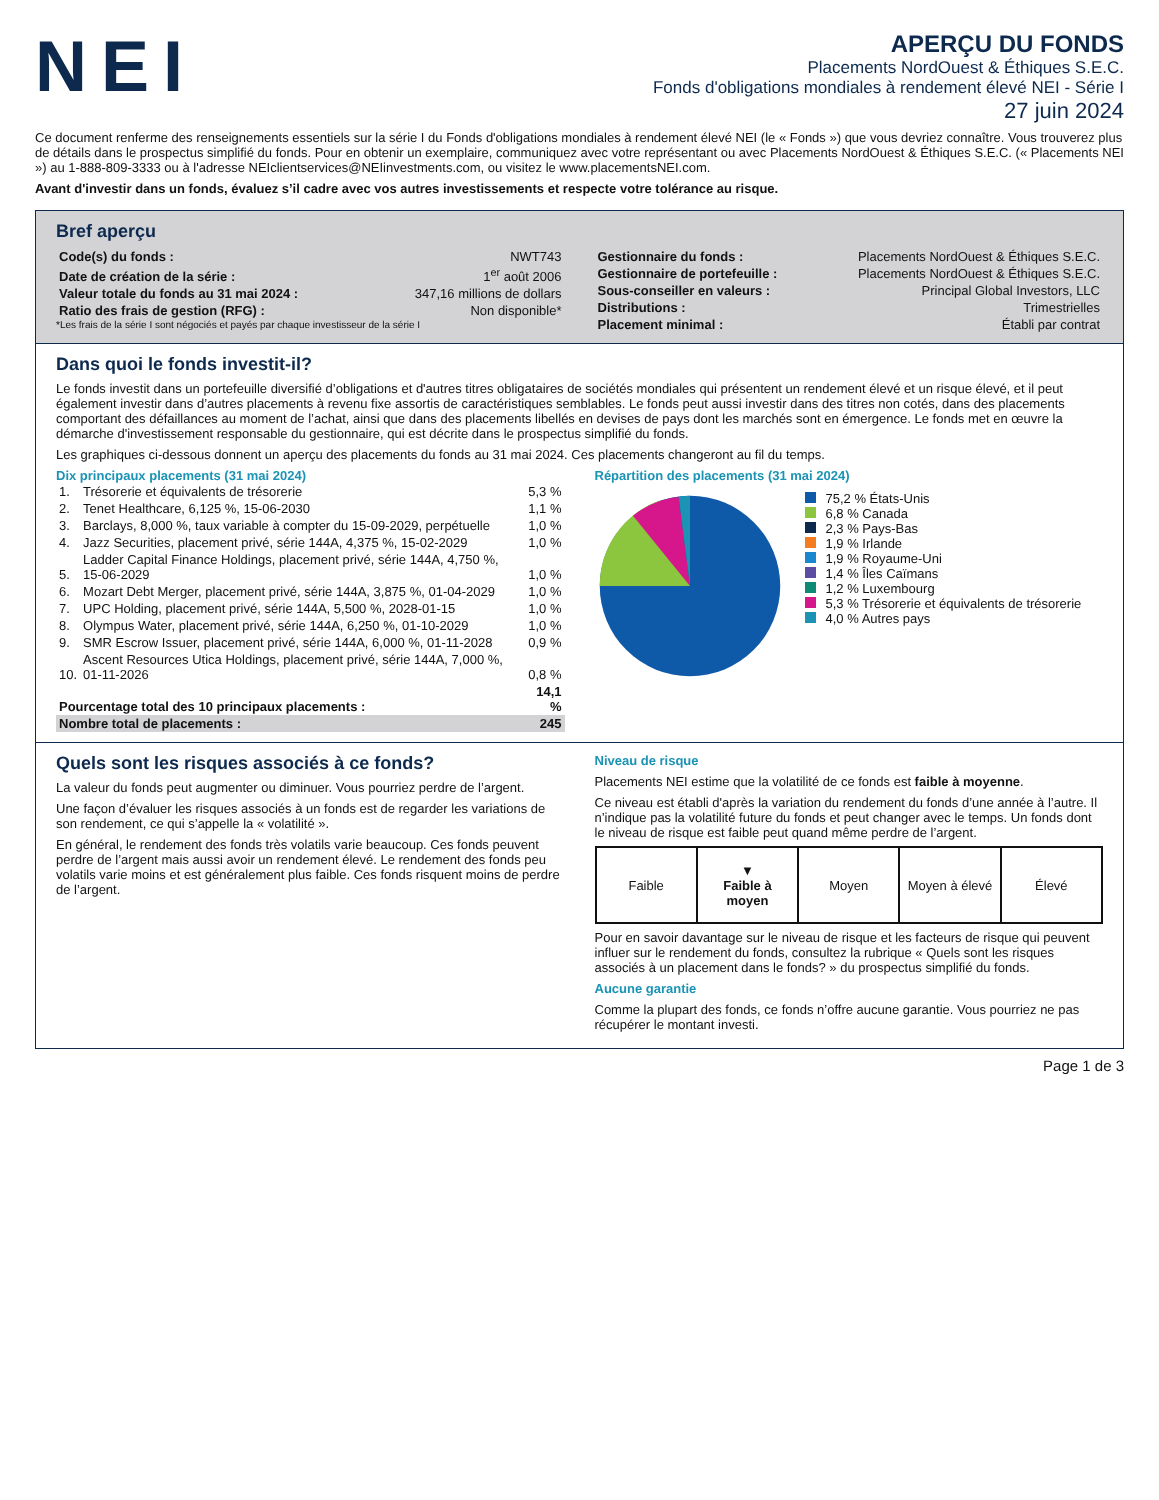NEI
APERÇU DU FONDS
Placements NordOuest & Éthiques S.E.C.
Fonds d'obligations mondiales à rendement élevé NEI - Série I
27 juin 2024
Ce document renferme des renseignements essentiels sur la série I du Fonds d'obligations mondiales à rendement élevé NEI (le « Fonds ») que vous devriez connaître. Vous trouverez plus de détails dans le prospectus simplifié du fonds. Pour en obtenir un exemplaire, communiquez avec votre représentant ou avec Placements NordOuest & Éthiques S.E.C. (« Placements NEI ») au 1-888-809-3333 ou à l'adresse NEIclientservices@NEIinvestments.com, ou visitez le www.placementsNEI.com.
Avant d'investir dans un fonds, évaluez s’il cadre avec vos autres investissements et respecte votre tolérance au risque.
Bref aperçu
| Code(s) du fonds : | NWT743 |
| Date de création de la série : | 1<sup>er</sup> août 2006 |
| Valeur totale du fonds au 31 mai 2024 : | 347,16 millions de dollars |
| Ratio des frais de gestion (RFG) : | Non disponible* |
*Les frais de la série I sont négociés et payés par chaque investisseur de la série I
| Gestionnaire du fonds : | Placements NordOuest & Éthiques S.E.C. |
| Gestionnaire de portefeuille : | Placements NordOuest & Éthiques S.E.C. |
| Sous-conseiller en valeurs : | Principal Global Investors, LLC |
| Distributions : | Trimestrielles |
| Placement minimal : | Établi par contrat |
Dans quoi le fonds investit-il?
Le fonds investit dans un portefeuille diversifié d’obligations et d'autres titres obligataires de sociétés mondiales qui présentent un rendement élevé et un risque élevé, et il peut également investir dans d’autres placements à revenu fixe assortis de caractéristiques semblables. Le fonds peut aussi investir dans des titres non cotés, dans des placements comportant des défaillances au moment de l’achat, ainsi que dans des placements libellés en devises de pays dont les marchés sont en émergence. Le fonds met en œuvre la démarche d'investissement responsable du gestionnaire, qui est décrite dans le prospectus simplifié du fonds.
Les graphiques ci-dessous donnent un aperçu des placements du fonds au 31 mai 2024. Ces placements changeront au fil du temps.
Dix principaux placements (31 mai 2024)
| 1. | Trésorerie et équivalents de trésorerie | 5,3 % |
| 2. | Tenet Healthcare, 6,125 %, 15-06-2030 | 1,1 % |
| 3. | Barclays, 8,000 %, taux variable à compter du 15-09-2029, perpétuelle | 1,0 % |
| 4. | Jazz Securities, placement privé, série 144A, 4,375 %, 15-02-2029 | 1,0 % |
| 5. | Ladder Capital Finance Holdings, placement privé, série 144A, 4,750 %, 15-06-2029 | 1,0 % |
| 6. | Mozart Debt Merger, placement privé, série 144A, 3,875 %, 01-04-2029 | 1,0 % |
| 7. | UPC Holding, placement privé, série 144A, 5,500 %, 2028-01-15 | 1,0 % |
| 8. | Olympus Water, placement privé, série 144A, 6,250 %, 01-10-2029 | 1,0 % |
| 9. | SMR Escrow Issuer, placement privé, série 144A, 6,000 %, 01-11-2028 | 0,9 % |
| 10. | Ascent Resources Utica Holdings, placement privé, série 144A, 7,000 %, 01-11-2026 | 0,8 % |
| Pourcentage total des 10 principaux placements : | | 14,1 % |
| Nombre total de placements : | | 245 |
Répartition des placements (31 mai 2024)
75,2 % États-Unis
6,8 % Canada
2,3 % Pays-Bas
1,9 % Irlande
1,9 % Royaume-Uni
1,4 % Îles Caïmans
1,2 % Luxembourg
5,3 % Trésorerie et équivalents de trésorerie
4,0 % Autres pays
Quels sont les risques associés à ce fonds?
La valeur du fonds peut augmenter ou diminuer. Vous pourriez perdre de l’argent.
Une façon d’évaluer les risques associés à un fonds est de regarder les variations de son rendement, ce qui s’appelle la « volatilité ».
En général, le rendement des fonds très volatils varie beaucoup. Ces fonds peuvent perdre de l’argent mais aussi avoir un rendement élevé. Le rendement des fonds peu volatils varie moins et est généralement plus faible. Ces fonds risquent moins de perdre de l’argent.
Niveau de risque
Placements NEI estime que la volatilité de ce fonds est faible à moyenne.
Ce niveau est établi d'après la variation du rendement du fonds d’une année à l’autre. Il n’indique pas la volatilité future du fonds et peut changer avec le temps. Un fonds dont le niveau de risque est faible peut quand même perdre de l’argent.
| Faible | ▼ Faible à moyen | Moyen | Moyen à élevé | Élevé |
Pour en savoir davantage sur le niveau de risque et les facteurs de risque qui peuvent influer sur le rendement du fonds, consultez la rubrique « Quels sont les risques associés à un placement dans le fonds? » du prospectus simplifié du fonds.
Aucune garantie
Comme la plupart des fonds, ce fonds n’offre aucune garantie. Vous pourriez ne pas récupérer le montant investi.
Page 1 de 3